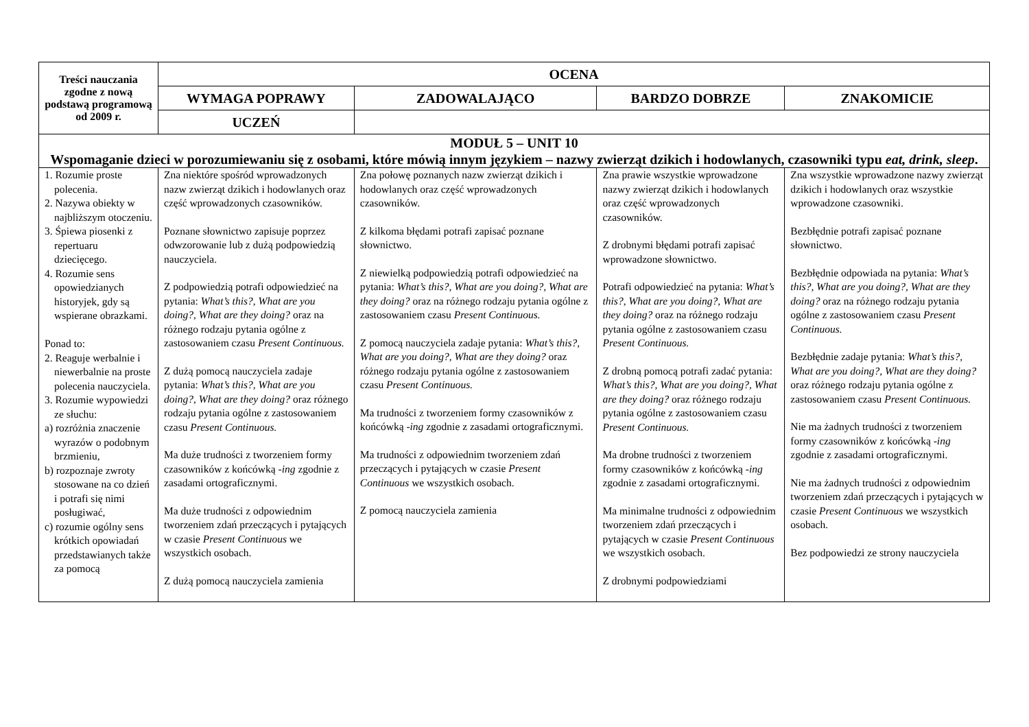| Treści nauczania zgodne z nową podstawą programową od 2009 r. | OCENA | | | |
| --- | --- | --- | --- | --- |
| | WYMAGA POPRAWY | ZADOWALAJĄCO | BARDZO DOBRZE | ZNAKOMICIE |
| | UCZEŃ | | | |
| MODUŁ 5 – UNIT 10 Wspomaganie dzieci w porozumiewaniu się z osobami, które mówią innym językiem – nazwy zwierząt dzikich i hodowlanych, czasowniki typu eat, drink, sleep . | | | | |
| 1. Rozumie proste polecenia. 2. Nazywa obiekty w najbliższym otoczeniu. 3. Śpiewa piosenki z repertuaru dziecięcego. 4. Rozumie sens opowiedzianych historyjek, gdy są wspierane obrazkami. Ponad to: 2. Reaguje werbalnie i niewerbalnie na proste polecenia nauczyciela. 3. Rozumie wypowiedzi ze słuchu: a) rozróżnia znaczenie wyrazów o podobnym brzmieniu, b) rozpoznaje zwroty stosowane na co dzień i potrafi się nimi posługiwać, c) rozumie ogólny sens krótkich opowiadań przedstawianych także za pomocą | Zna niektóre spośród wprowadzonych nazw zwierząt dzikich i hodowlanych oraz część wprowadzonych czasowników. Poznane słownictwo zapisuje poprzez odwzorowanie lub z dużą podpowiedzią nauczyciela. Z podpowiedzią potrafi odpowiedzieć na pytania: What’s this?, What are you doing?, What are they doing? oraz na różnego rodzaju pytania ogólne z zastosowaniem czasu Present Continuous. Z dużą pomocą nauczyciela zadaje pytania: What’s this?, What are you doing?, What are they doing? oraz różnego rodzaju pytania ogólne z zastosowaniem czasu Present Continuous. Ma duże trudności z tworzeniem formy czasowników z końcówką -ing zgodnie z zasadami ortograficznymi. Ma duże trudności z odpowiednim tworzeniem zdań przeczących i pytających w czasie Present Continuous we wszystkich osobach. Z dużą pomocą nauczyciela zamienia | Zna połowę poznanych nazw zwierząt dzikich i hodowlanych oraz część wprowadzonych czasowników. Z kilkoma błędami potrafi zapisać poznane słownictwo. Z niewielką podpowiedzią potrafi odpowiedzieć na pytania: What’s this?, What are you doing?, What are they doing? oraz na różnego rodzaju pytania ogólne z zastosowaniem czasu Present Continuous. Z pomocą nauczyciela zadaje pytania: What’s this?, What are you doing?, What are they doing? oraz różnego rodzaju pytania ogólne z zastosowaniem czasu Present Continuous. Ma trudności z tworzeniem formy czasowników z końcówką -ing zgodnie z zasadami ortograficznymi. Ma trudności z odpowiednim tworzeniem zdań przeczących i pytających w czasie Present Continuous we wszystkich osobach. Z pomocą nauczyciela zamienia | Zna prawie wszystkie wprowadzone nazwy zwierząt dzikich i hodowlanych oraz część wprowadzonych czasowników. Z drobnymi błędami potrafi zapisać wprowadzone słownictwo. Potrafi odpowiedzieć na pytania: What’s this?, What are you doing?, What are they doing? oraz na różnego rodzaju pytania ogólne z zastosowaniem czasu Present Continuous. Z drobną pomocą potrafi zadać pytania: What’s this?, What are you doing?, What are they doing? oraz różnego rodzaju pytania ogólne z zastosowaniem czasu Present Continuous. Ma drobne trudności z tworzeniem formy czasowników z końcówką -ing zgodnie z zasadami ortograficznymi. Ma minimalne trudności z odpowiednim tworzeniem zdań przeczących i pytających w czasie Present Continuous we wszystkich osobach. Z drobnymi podpowiedziami | Zna wszystkie wprowadzone nazwy zwierząt dzikich i hodowlanych oraz wszystkie wprowadzone czasowniki. Bezbłędnie potrafi zapisać poznane słownictwo. Bezbłędnie odpowiada na pytania: What’s this?, What are you doing?, What are they doing? oraz na różnego rodzaju pytania ogólne z zastosowaniem czasu Present Continuous. Bezbłędnie zadaje pytania: What’s this?, What are you doing?, What are they doing? oraz różnego rodzaju pytania ogólne z zastosowaniem czasu Present Continuous. Nie ma żadnych trudności z tworzeniem formy czasowników z końcówką -ing zgodnie z zasadami ortograficznymi. Nie ma żadnych trudności z odpowiednim tworzeniem zdań przeczących i pytających w czasie Present Continuous we wszystkich osobach. Bez podpowiedzi ze strony nauczyciela |